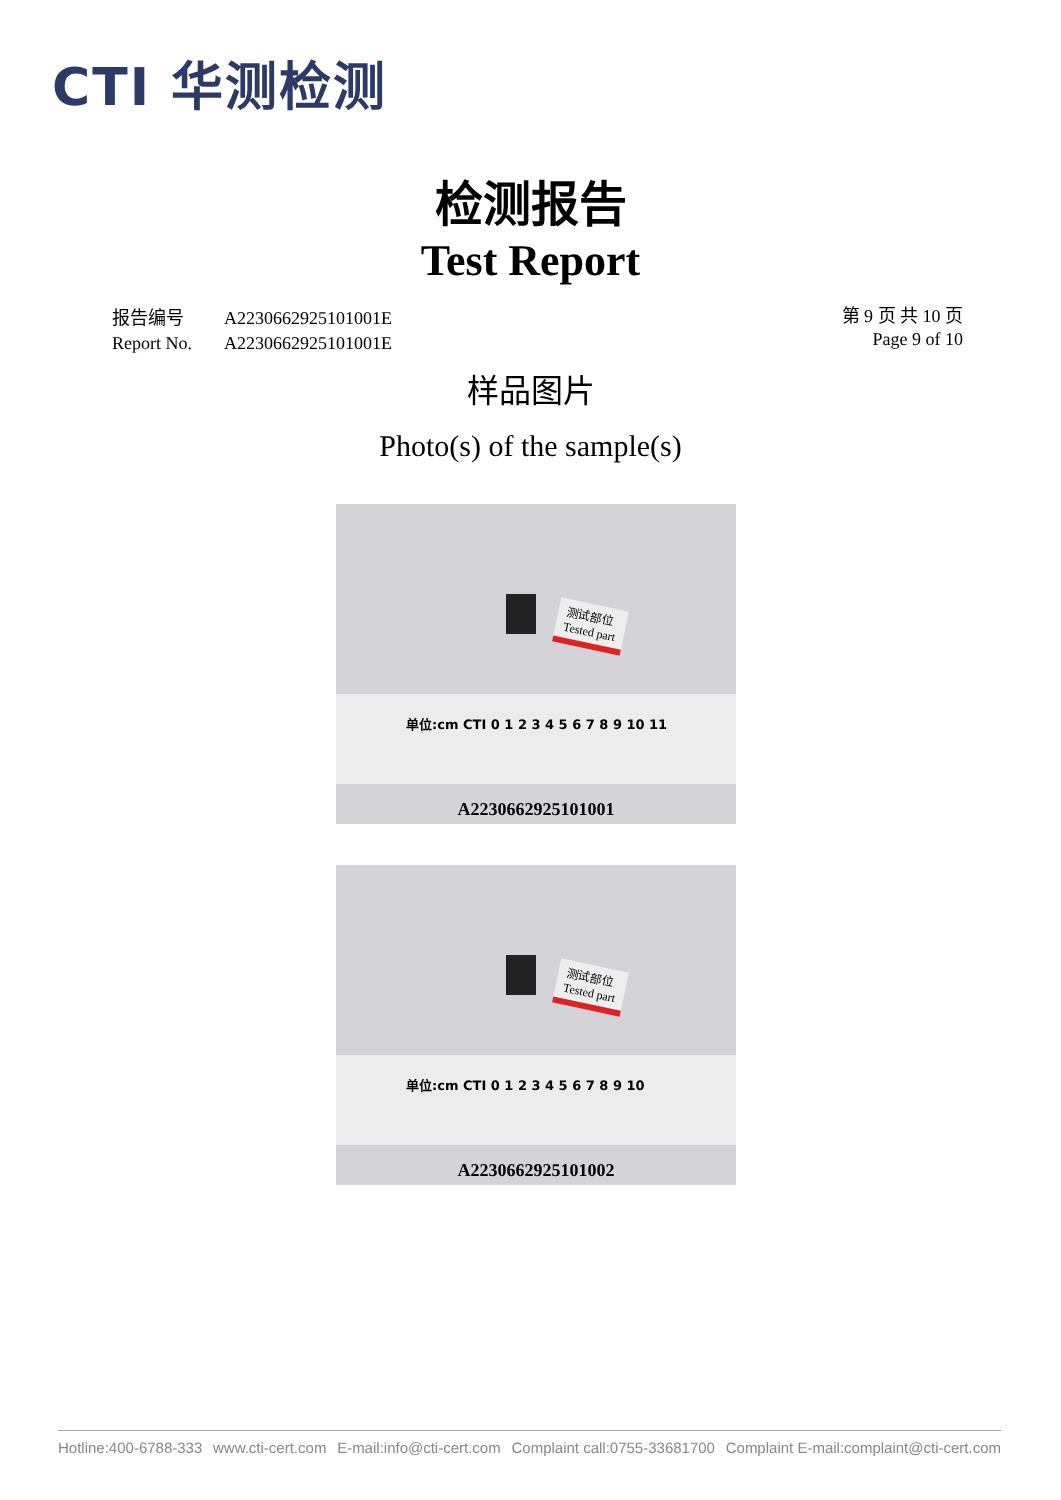CTI 华测检测
检测报告
Test Report
| 报告编号 | A2230662925101001E |
| Report No. | A2230662925101001E |
第 9 页 共 10 页
Page 9 of 10
样品图片
Photo(s) of the sample(s)
测试部位
Tested part
单位:cm CTI 0 1 2 3 4 5 6 7 8 9 10 11
A2230662925101001
测试部位
Tested part
单位:cm CTI 0 1 2 3 4 5 6 7 8 9 10
A2230662925101002
Hotline:400-6788-333 www.cti-cert.com E-mail:info@cti-cert.com Complaint call:0755-33681700 Complaint E-mail:complaint@cti-cert.com